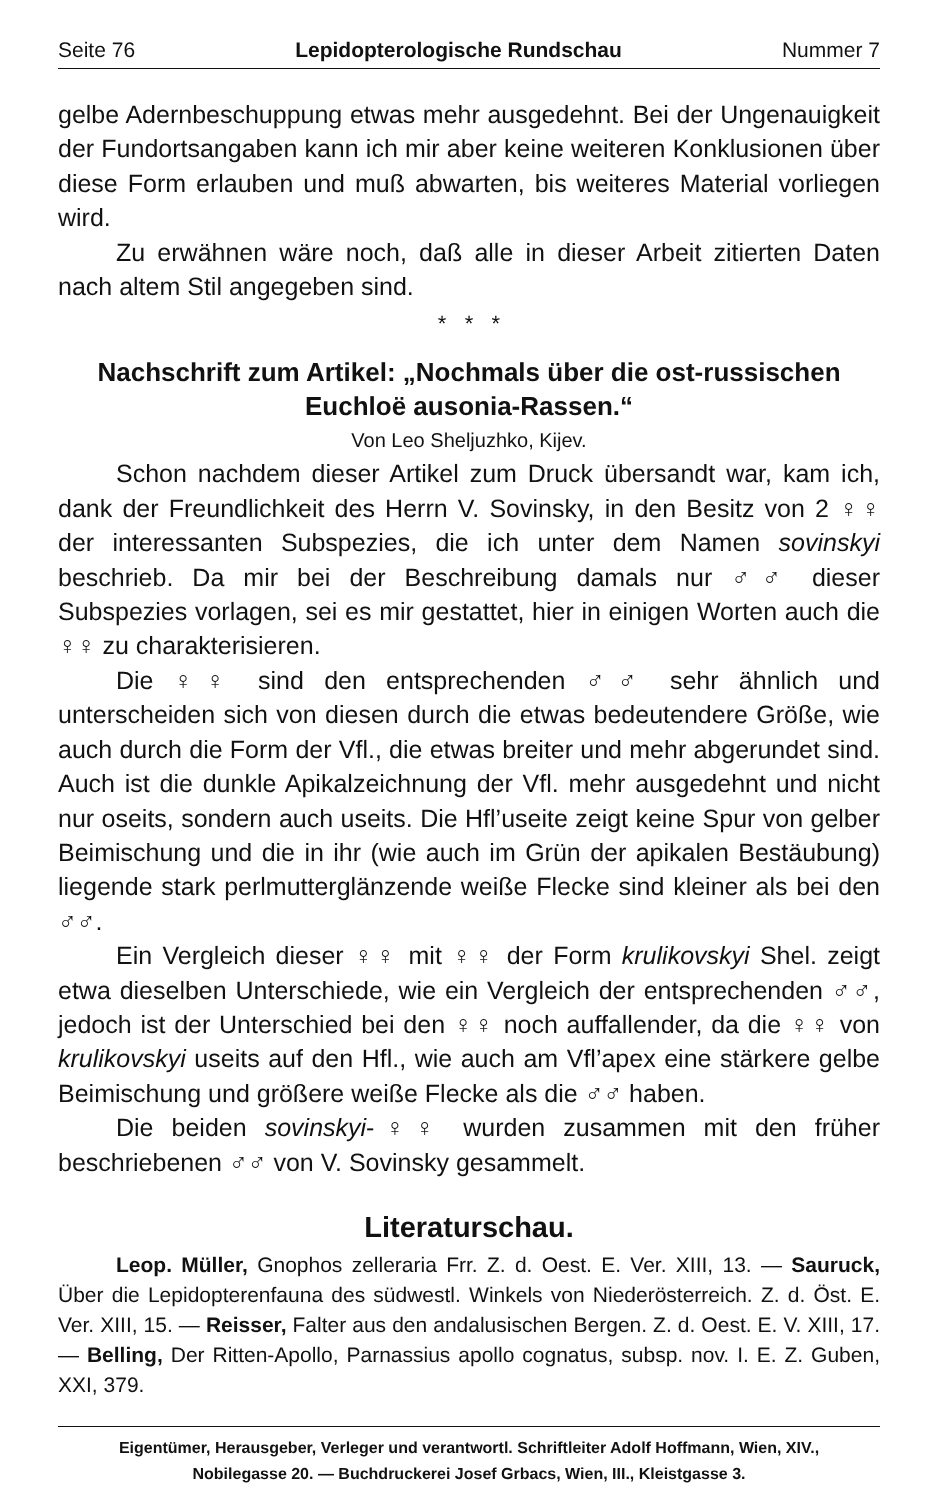Seite 76 Lepidopterologische Rundschau Nummer 7
gelbe Adernbeschuppung etwas mehr ausgedehnt. Bei der Ungenauigkeit der Fundortsangaben kann ich mir aber keine weiteren Konklusionen über diese Form erlauben und muß abwarten, bis weiteres Material vorliegen wird.
Zu erwähnen wäre noch, daß alle in dieser Arbeit zitierten Daten nach altem Stil angegeben sind.
* * *
Nachschrift zum Artikel: „Nochmals über die ost-russischen Euchloë ausonia-Rassen.“
Von Leo Sheljuzhko, Kijev.
Schon nachdem dieser Artikel zum Druck übersandt war, kam ich, dank der Freundlichkeit des Herrn V. Sovinsky, in den Besitz von 2 ♀♀ der interessanten Subspezies, die ich unter dem Namen sovinskyi beschrieb. Da mir bei der Beschreibung damals nur ♂♂ dieser Subspezies vorlagen, sei es mir gestattet, hier in einigen Worten auch die ♀♀ zu charakterisieren.
Die ♀♀ sind den entsprechenden ♂♂ sehr ähnlich und unterscheiden sich von diesen durch die etwas bedeutendere Größe, wie auch durch die Form der Vfl., die etwas breiter und mehr abgerundet sind. Auch ist die dunkle Apikalzeichnung der Vfl. mehr ausgedehnt und nicht nur oseits, sondern auch useits. Die Hfl’useite zeigt keine Spur von gelber Beimischung und die in ihr (wie auch im Grün der apikalen Bestäubung) liegende stark perlmutterglänzende weiße Flecke sind kleiner als bei den ♂♂.
Ein Vergleich dieser ♀♀ mit ♀♀ der Form krulikovskyi Shel. zeigt etwa dieselben Unterschiede, wie ein Vergleich der entsprechenden ♂♂, jedoch ist der Unterschied bei den ♀♀ noch auffallender, da die ♀♀ von krulikovskyi useits auf den Hfl., wie auch am Vfl’apex eine stärkere gelbe Beimischung und größere weiße Flecke als die ♂♂ haben.
Die beiden sovinskyi-♀♀ wurden zusammen mit den früher beschriebenen ♂♂ von V. Sovinsky gesammelt.
Literaturschau.
Leop. Müller, Gnophos zelleraria Frr. Z. d. Oest. E. Ver. XIII, 13. — Sauruck, Über die Lepidopterenfauna des südwestl. Winkels von Niederösterreich. Z. d. Öst. E. Ver. XIII, 15. — Reisser, Falter aus den andalusischen Bergen. Z. d. Oest. E. V. XIII, 17. — Belling, Der Ritten-Apollo, Parnassius apollo cognatus, subsp. nov. I. E. Z. Guben, XXI, 379.
Eigentümer, Herausgeber, Verleger und verantwortl. Schriftleiter Adolf Hoffmann, Wien, XIV.,
Nobilegasse 20. — Buchdruckerei Josef Grbacs, Wien, III., Kleistgasse 3.